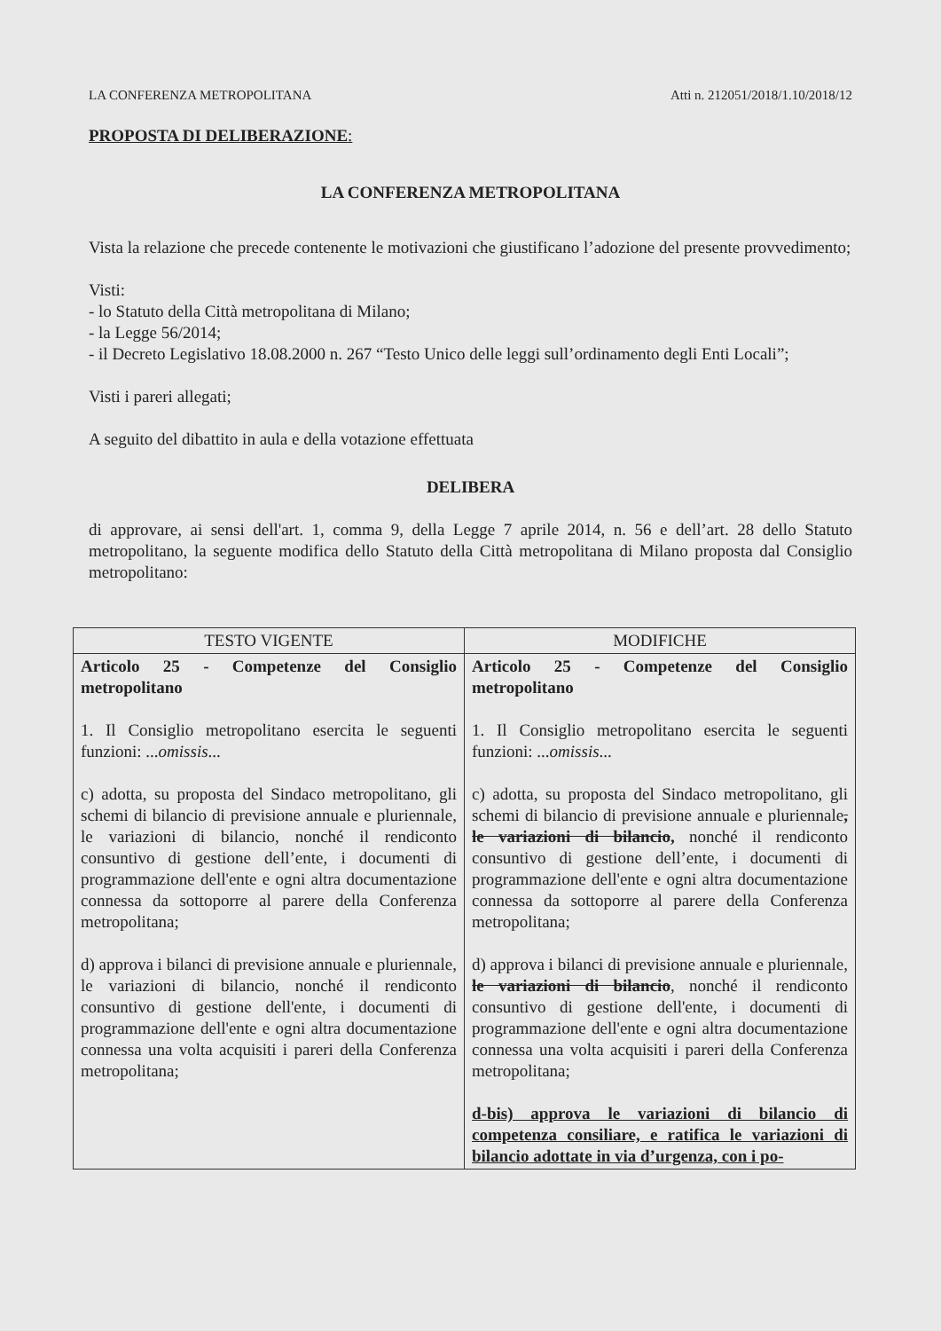LA CONFERENZA METROPOLITANA Atti n. 212051/2018/1.10/2018/12
PROPOSTA DI DELIBERAZIONE:
LA CONFERENZA METROPOLITANA
Vista la relazione che precede contenente le motivazioni che giustificano l’adozione del presente provvedimento;
Visti:
- lo Statuto della Città metropolitana di Milano;
- la Legge 56/2014;
- il Decreto Legislativo 18.08.2000 n. 267 “Testo Unico delle leggi sull’ordinamento degli Enti Locali”;
Visti i pareri allegati;
A seguito del dibattito in aula e della votazione effettuata
DELIBERA
di approvare, ai sensi dell'art. 1, comma 9, della Legge 7 aprile 2014, n. 56 e dell’art. 28 dello Statuto metropolitano, la seguente modifica dello Statuto della Città metropolitana di Milano proposta dal Consiglio metropolitano:
| TESTO VIGENTE | MODIFICHE |
| --- | --- |
| Articolo 25 - Competenze del Consiglio metropolitano 1. Il Consiglio metropolitano esercita le seguenti funzioni: ... omissis ... c) adotta, su proposta del Sindaco metropolitano, gli schemi di bilancio di previsione annuale e pluriennale, le variazioni di bilancio, nonché il rendiconto consuntivo di gestione dell’ente, i documenti di programmazione dell'ente e ogni altra documentazione connessa da sottoporre al parere della Conferenza metropolitana; d) approva i bilanci di previsione annuale e pluriennale, le variazioni di bilancio, nonché il rendiconto consuntivo di gestione dell'ente, i documenti di programmazione dell'ente e ogni altra documentazione connessa una volta acquisiti i pareri della Conferenza metropolitana; | Articolo 25 - Competenze del Consiglio metropolitano 1. Il Consiglio metropolitano esercita le seguenti funzioni: ... omissis ... c) adotta, su proposta del Sindaco metropolitano, gli schemi di bilancio di previsione annuale e pluriennale , le variazioni di bilancio , nonché il rendiconto consuntivo di gestione dell’ente, i documenti di programmazione dell'ente e ogni altra documentazione connessa da sottoporre al parere della Conferenza metropolitana; d) approva i bilanci di previsione annuale e pluriennale, le variazioni di bilancio , nonché il rendiconto consuntivo di gestione dell'ente, i documenti di programmazione dell'ente e ogni altra documentazione connessa una volta acquisiti i pareri della Conferenza metropolitana; d-bis) approva le variazioni di bilancio di competenza consiliare, e ratifica le variazioni di bilancio adottate in via d’urgenza, con i po- |